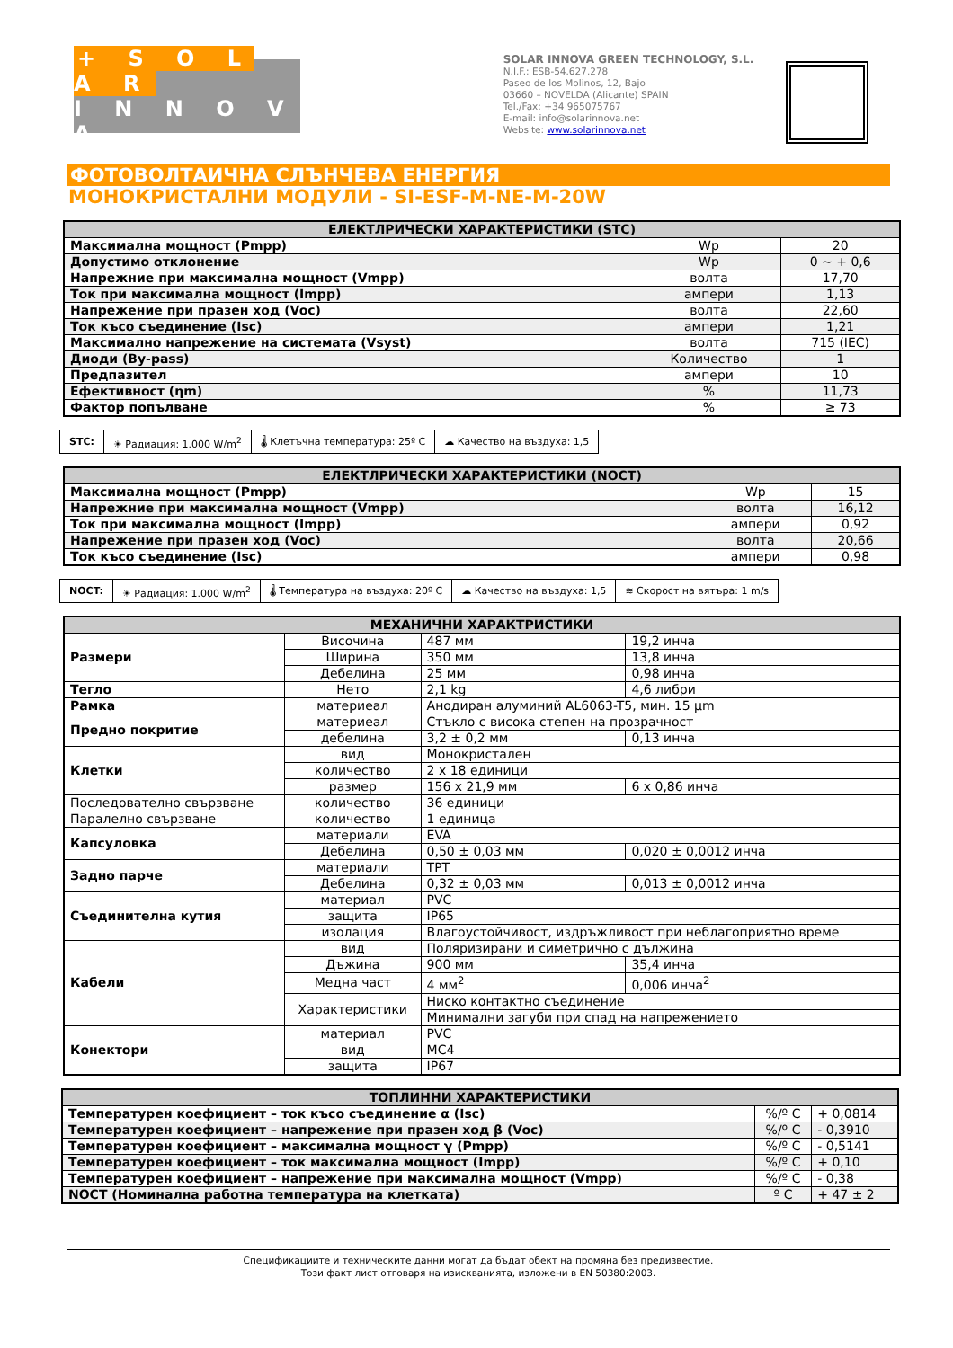+ S O L A R
I N N O V A
SOLAR INNOVA GREEN TECHNOLOGY, S.L.
N.I.F.: ESB-54.627.278
Paseo de los Molinos, 12, Bajo
03660 – NOVELDA (Alicante) SPAIN
Tel./Fax: +34 965075767
E-mail: info@solarinnova.net
Website: www.solarinnova.net
ФОТОВОЛТАИЧНА СЛЪНЧЕВА ЕНЕРГИЯ
МОНОКРИСТАЛНИ МОДУЛИ - SI-ESF-M-NE-M-20W
| ЕЛЕКТЛРИЧЕСКИ ХАРАКТЕРИСТИКИ (STC) | | |
| --- | --- | --- |
| Максимална мощност (Pmpp) | Wp | 20 |
| Допустимо отклонение | Wp | 0 ~ + 0,6 |
| Напрежние при максимална мощност (Vmpp) | волта | 17,70 |
| Ток при максимална мощност (Impp) | ампери | 1,13 |
| Напрежение при празен ход (Voc) | волта | 22,60 |
| Ток късо съединение (Isc) | ампери | 1,21 |
| Максимално напрежение на системата (Vsyst) | волта | 715 (IEC) |
| Диоди (By-pass) | Количество | 1 |
| Предпазител | ампери | 10 |
| Ефективност (ηm) | % | 11,73 |
| Фактор попълване | % | ≥ 73 |
| STC: | ☀ Радиация: 1.000 W/m<sup>2</sup> | 🌡 Клетъчна температура: 25º C | ☁ Качество на въздуха: 1,5 |
| ЕЛЕКТЛРИЧЕСКИ ХАРАКТЕРИСТИКИ (NOCT) | | |
| --- | --- | --- |
| Максимална мощност (Pmpp) | Wp | 15 |
| Напрежние при максимална мощност (Vmpp) | волта | 16,12 |
| Ток при максимална мощност (Impp) | ампери | 0,92 |
| Напрежение при празен ход (Voc) | волта | 20,66 |
| Ток късо съединение (Isc) | ампери | 0,98 |
| NOCT: | ☀ Радиация: 1.000 W/m<sup>2</sup> | 🌡 Температура на въздуха: 20º C | ☁ Качество на въздуха: 1,5 | ≋ Скорост на вятъра: 1 m/s |
| МЕХАНИЧНИ ХАРАКТРИСТИКИ | | | |
| --- | --- | --- | --- |
| Размери | Височина | 487 мм | 19,2 инча |
| | Ширина | 350 мм | 13,8 инча |
| | Дебелина | 25 мм | 0,98 инча |
| Тегло | Нето | 2,1 kg | 4,6 либри |
| Рамка | материеал | Анодиран алуминий AL6063-T5, мин. 15 μm | |
| Предно покритие | материеал | Стъкло с висока степен на прозрачност | |
| | дебелина | 3,2 ± 0,2 мм | 0,13 инча |
| Клетки | вид | Монокристален | |
| | количество | 2 x 18 единици | |
| | размер | 156 x 21,9 мм | 6 x 0,86 инча |
| Последователно свързване | количество | 36 единици | |
| Паралелно свързване | количество | 1 единица | |
| Капсуловка | материали | EVA | |
| | Дебелина | 0,50 ± 0,03 мм | 0,020 ± 0,0012 инча |
| Задно парче | материали | TPT | |
| | Дебелина | 0,32 ± 0,03 мм | 0,013 ± 0,0012 инча |
| Съединителна кутия | материал | PVC | |
| | защита | IP65 | |
| | изолация | Влагоустойчивост, издръжливост при неблагоприятно време | |
| Кабели | вид | Поляризирани и симетрично с дължина | |
| | Дъжина | 900 мм | 35,4 инча |
| | Медна част | 4 мм<sup>2</sup> | 0,006 инча<sup>2</sup> |
| | Характеристики | Ниско контактно съединение | |
| | | Минимални загуби при спад на напрежението | |
| Конектори | материал | PVC | |
| | вид | MC4 | |
| | защита | IP67 | |
| ТОПЛИННИ ХАРАКТЕРИСТИКИ | | |
| --- | --- | --- |
| Температурен коефициент – ток късо съединение α (Isc) | %/º C | + 0,0814 |
| Температурен коефициент – напрежение при празен ход β (Voc) | %/º C | - 0,3910 |
| Температурен коефициент – максимална мощност γ (Pmpp) | %/º C | - 0,5141 |
| Температурен коефициент – ток максимална мощност (Impp) | %/º C | + 0,10 |
| Температурен коефициент – напрежение при максимална мощност (Vmpp) | %/º C | - 0,38 |
| NOCT (Номинална работна температура на клетката) | º C | + 47 ± 2 |
Спецификациите и техническите данни могат да бъдат обект на промяна без предизвестие.
Този факт лист отговаря на изискванията, изложени в EN 50380:2003.